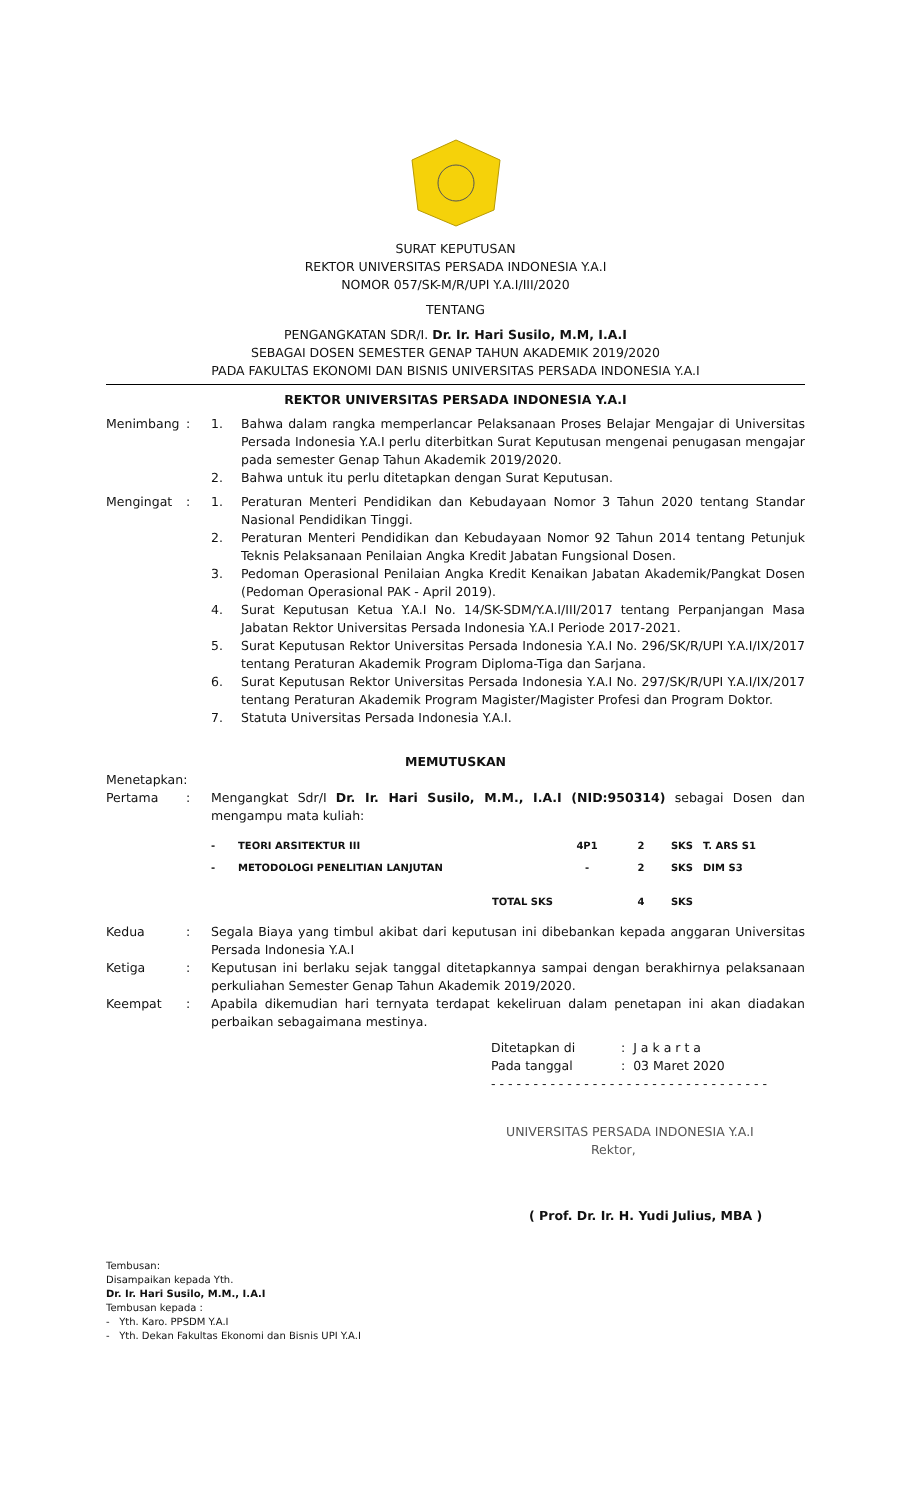SURAT KEPUTUSAN
REKTOR UNIVERSITAS PERSADA INDONESIA Y.A.I
NOMOR 057/SK-M/R/UPI Y.A.I/III/2020
TENTANG
PENGANGKATAN SDR/I. Dr. Ir. Hari Susilo, M.M, I.A.I
SEBAGAI DOSEN SEMESTER GENAP TAHUN AKADEMIK 2019/2020
PADA FAKULTAS EKONOMI DAN BISNIS UNIVERSITAS PERSADA INDONESIA Y.A.I
REKTOR UNIVERSITAS PERSADA INDONESIA Y.A.I
Menimbang : 1. Bahwa dalam rangka memperlancar Pelaksanaan Proses Belajar Mengajar di Universitas Persada Indonesia Y.A.I perlu diterbitkan Surat Keputusan mengenai penugasan mengajar pada semester Genap Tahun Akademik 2019/2020.
2. Bahwa untuk itu perlu ditetapkan dengan Surat Keputusan.
Mengingat : 1. Peraturan Menteri Pendidikan dan Kebudayaan Nomor 3 Tahun 2020 tentang Standar Nasional Pendidikan Tinggi.
2. Peraturan Menteri Pendidikan dan Kebudayaan Nomor 92 Tahun 2014 tentang Petunjuk Teknis Pelaksanaan Penilaian Angka Kredit Jabatan Fungsional Dosen.
3. Pedoman Operasional Penilaian Angka Kredit Kenaikan Jabatan Akademik/Pangkat Dosen (Pedoman Operasional PAK - April 2019).
4. Surat Keputusan Ketua Y.A.I No. 14/SK-SDM/Y.A.I/III/2017 tentang Perpanjangan Masa Jabatan Rektor Universitas Persada Indonesia Y.A.I Periode 2017-2021.
5. Surat Keputusan Rektor Universitas Persada Indonesia Y.A.I No. 296/SK/R/UPI Y.A.I/IX/2017 tentang Peraturan Akademik Program Diploma-Tiga dan Sarjana.
6. Surat Keputusan Rektor Universitas Persada Indonesia Y.A.I No. 297/SK/R/UPI Y.A.I/IX/2017 tentang Peraturan Akademik Program Magister/Magister Profesi dan Program Doktor.
7. Statuta Universitas Persada Indonesia Y.A.I.
MEMUTUSKAN
Menetapkan:
Pertama : Mengangkat Sdr/I Dr. Ir. Hari Susilo, M.M., I.A.I (NID:950314) sebagai Dosen dan mengampu mata kuliah:
| - | TEORI ARSITEKTUR III | 4P1 | 2 | SKS | T. ARS S1 |
| - | METODOLOGI PENELITIAN LANJUTAN | - | 2 | SKS | DIM S3 |
| | TOTAL SKS | | 4 | SKS | |
Kedua : Segala Biaya yang timbul akibat dari keputusan ini dibebankan kepada anggaran Universitas Persada Indonesia Y.A.I
Ketiga : Keputusan ini berlaku sejak tanggal ditetapkannya sampai dengan berakhirnya pelaksanaan perkuliahan Semester Genap Tahun Akademik 2019/2020.
Keempat : Apabila dikemudian hari ternyata terdapat kekeliruan dalam penetapan ini akan diadakan perbaikan sebagaimana mestinya.
Ditetapkan di: J a k a r t a
Pada tanggal: 03 Maret 2020
- - - - - - - - - - - - - - - - - - - - - - - - - - - - - - - - -
UNIVERSITAS PERSADA INDONESIA Y.A.I
Rektor,
( Prof. Dr. Ir. H. Yudi Julius, MBA )
Tembusan:
Disampaikan kepada Yth.
Dr. Ir. Hari Susilo, M.M., I.A.I
Tembusan kepada :
- Yth. Karo. PPSDM Y.A.I
- Yth. Dekan Fakultas Ekonomi dan Bisnis UPI Y.A.I